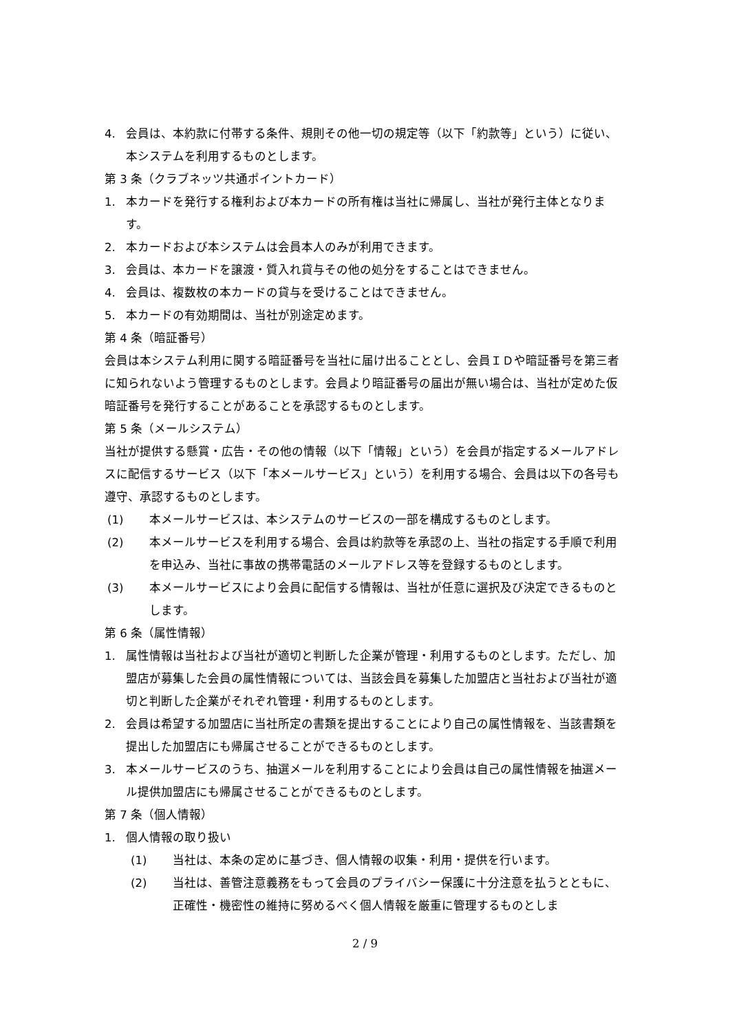4. 会員は、本約款に付帯する条件、規則その他一切の規定等（以下「約款等」という）に従い、本システムを利用するものとします。
第 3 条（クラブネッツ共通ポイントカード）
1. 本カードを発行する権利および本カードの所有権は当社に帰属し、当社が発行主体となります。
2. 本カードおよび本システムは会員本人のみが利用できます。
3. 会員は、本カードを譲渡・質入れ貸与その他の処分をすることはできません。
4. 会員は、複数枚の本カードの貸与を受けることはできません。
5. 本カードの有効期間は、当社が別途定めます。
第 4 条（暗証番号）
会員は本システム利用に関する暗証番号を当社に届け出ることとし、会員ＩＤや暗証番号を第三者に知られないよう管理するものとします。会員より暗証番号の届出が無い場合は、当社が定めた仮暗証番号を発行することがあることを承認するものとします。
第 5 条（メールシステム）
当社が提供する懸賞・広告・その他の情報（以下「情報」という）を会員が指定するメールアドレスに配信するサービス（以下「本メールサービス」という）を利用する場合、会員は以下の各号も遵守、承認するものとします。
(1) 本メールサービスは、本システムのサービスの一部を構成するものとします。
(2) 本メールサービスを利用する場合、会員は約款等を承認の上、当社の指定する手順で利用を申込み、当社に事故の携帯電話のメールアドレス等を登録するものとします。
(3) 本メールサービスにより会員に配信する情報は、当社が任意に選択及び決定できるものとします。
第 6 条（属性情報）
1. 属性情報は当社および当社が適切と判断した企業が管理・利用するものとします。ただし、加盟店が募集した会員の属性情報については、当該会員を募集した加盟店と当社および当社が適切と判断した企業がそれぞれ管理・利用するものとします。
2. 会員は希望する加盟店に当社所定の書類を提出することにより自己の属性情報を、当該書類を提出した加盟店にも帰属させることができるものとします。
3. 本メールサービスのうち、抽選メールを利用することにより会員は自己の属性情報を抽選メール提供加盟店にも帰属させることができるものとします。
第 7 条（個人情報）
1. 個人情報の取り扱い
(1) 当社は、本条の定めに基づき、個人情報の収集・利用・提供を行います。
(2) 当社は、善管注意義務をもって会員のプライバシー保護に十分注意を払うとともに、正確性・機密性の維持に努めるべく個人情報を厳重に管理するものとしま
2 / 9